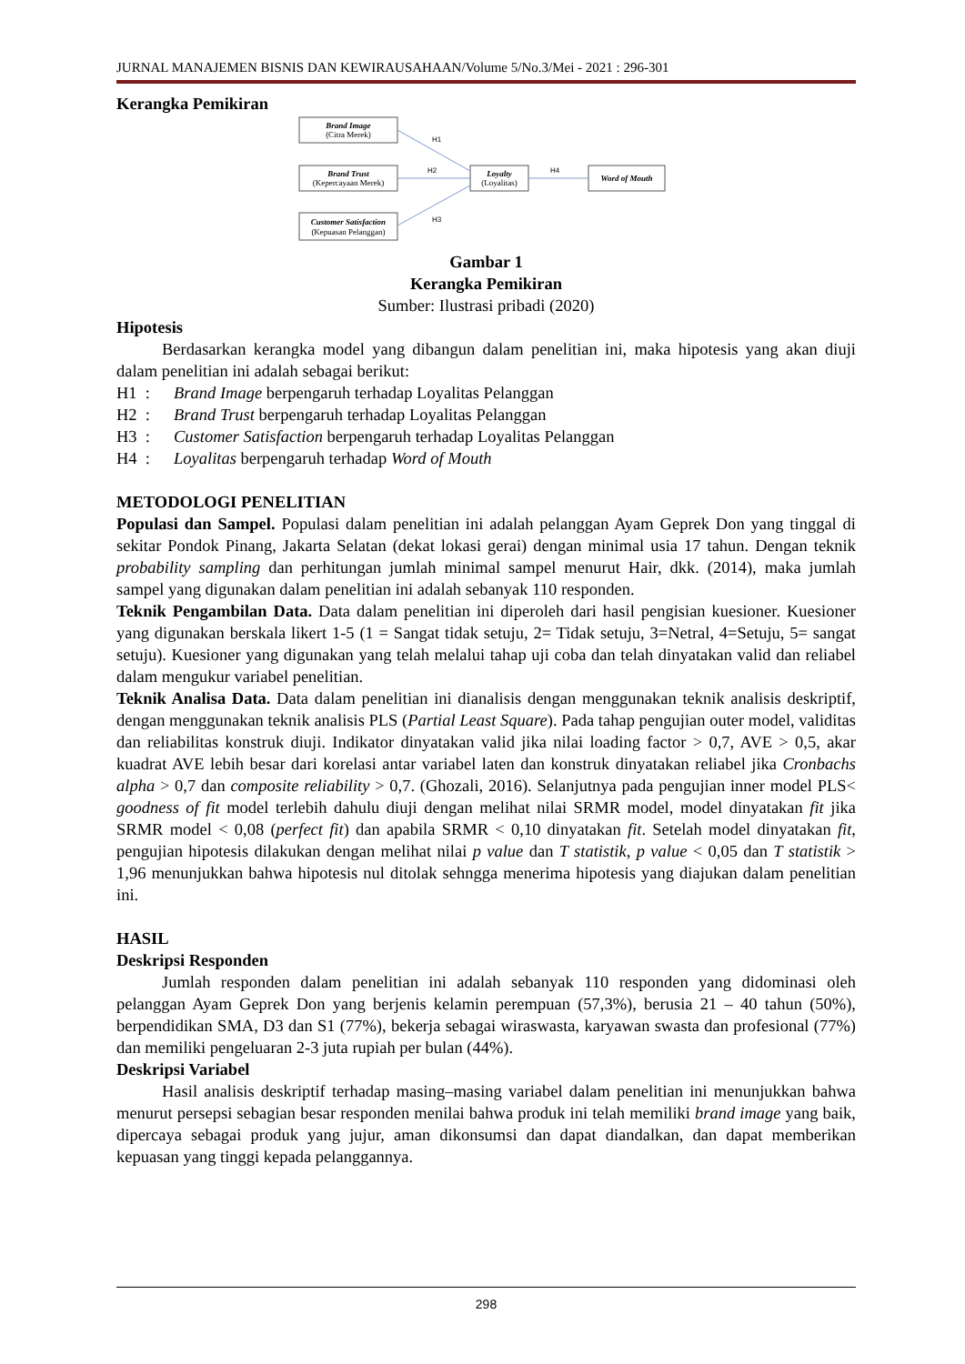JURNAL MANAJEMEN BISNIS DAN KEWIRAUSAHAAN/Volume 5/No.3/Mei - 2021 : 296-301
Kerangka Pemikiran
Brand Image
(Citra Merek)
Brand Trust
(Kepercayaan Merek)
Customer Satisfaction
(Kepuasan Pelanggan)
Loyalty
(Loyalitas)
Word of Mouth
H1
H2
H3
H4
Gambar 1
Kerangka Pemikiran
Sumber: Ilustrasi pribadi (2020)
Hipotesis
Berdasarkan kerangka model yang dibangun dalam penelitian ini, maka hipotesis yang akan diuji dalam penelitian ini adalah sebagai berikut:
H1 : Brand Image berpengaruh terhadap Loyalitas Pelanggan
H2 : Brand Trust berpengaruh terhadap Loyalitas Pelanggan
H3 : Customer Satisfaction berpengaruh terhadap Loyalitas Pelanggan
H4 : Loyalitas berpengaruh terhadap Word of Mouth
METODOLOGI PENELITIAN
Populasi dan Sampel. Populasi dalam penelitian ini adalah pelanggan Ayam Geprek Don yang tinggal di sekitar Pondok Pinang, Jakarta Selatan (dekat lokasi gerai) dengan minimal usia 17 tahun. Dengan teknik probability sampling dan perhitungan jumlah minimal sampel menurut Hair, dkk. (2014), maka jumlah sampel yang digunakan dalam penelitian ini adalah sebanyak 110 responden.
Teknik Pengambilan Data. Data dalam penelitian ini diperoleh dari hasil pengisian kuesioner. Kuesioner yang digunakan berskala likert 1-5 (1 = Sangat tidak setuju, 2= Tidak setuju, 3=Netral, 4=Setuju, 5= sangat setuju). Kuesioner yang digunakan yang telah melalui tahap uji coba dan telah dinyatakan valid dan reliabel dalam mengukur variabel penelitian.
Teknik Analisa Data. Data dalam penelitian ini dianalisis dengan menggunakan teknik analisis deskriptif, dengan menggunakan teknik analisis PLS (Partial Least Square). Pada tahap pengujian outer model, validitas dan reliabilitas konstruk diuji. Indikator dinyatakan valid jika nilai loading factor > 0,7, AVE > 0,5, akar kuadrat AVE lebih besar dari korelasi antar variabel laten dan konstruk dinyatakan reliabel jika Cronbachs alpha > 0,7 dan composite reliability > 0,7. (Ghozali, 2016). Selanjutnya pada pengujian inner model PLS< goodness of fit model terlebih dahulu diuji dengan melihat nilai SRMR model, model dinyatakan fit jika SRMR model < 0,08 (perfect fit) dan apabila SRMR < 0,10 dinyatakan fit. Setelah model dinyatakan fit, pengujian hipotesis dilakukan dengan melihat nilai p value dan T statistik, p value < 0,05 dan T statistik > 1,96 menunjukkan bahwa hipotesis nul ditolak sehngga menerima hipotesis yang diajukan dalam penelitian ini.
HASIL
Deskripsi Responden
Jumlah responden dalam penelitian ini adalah sebanyak 110 responden yang didominasi oleh pelanggan Ayam Geprek Don yang berjenis kelamin perempuan (57,3%), berusia 21 – 40 tahun (50%), berpendidikan SMA, D3 dan S1 (77%), bekerja sebagai wiraswasta, karyawan swasta dan profesional (77%) dan memiliki pengeluaran 2-3 juta rupiah per bulan (44%).
Deskripsi Variabel
Hasil analisis deskriptif terhadap masing–masing variabel dalam penelitian ini menunjukkan bahwa menurut persepsi sebagian besar responden menilai bahwa produk ini telah memiliki brand image yang baik, dipercaya sebagai produk yang jujur, aman dikonsumsi dan dapat diandalkan, dan dapat memberikan kepuasan yang tinggi kepada pelanggannya.
298